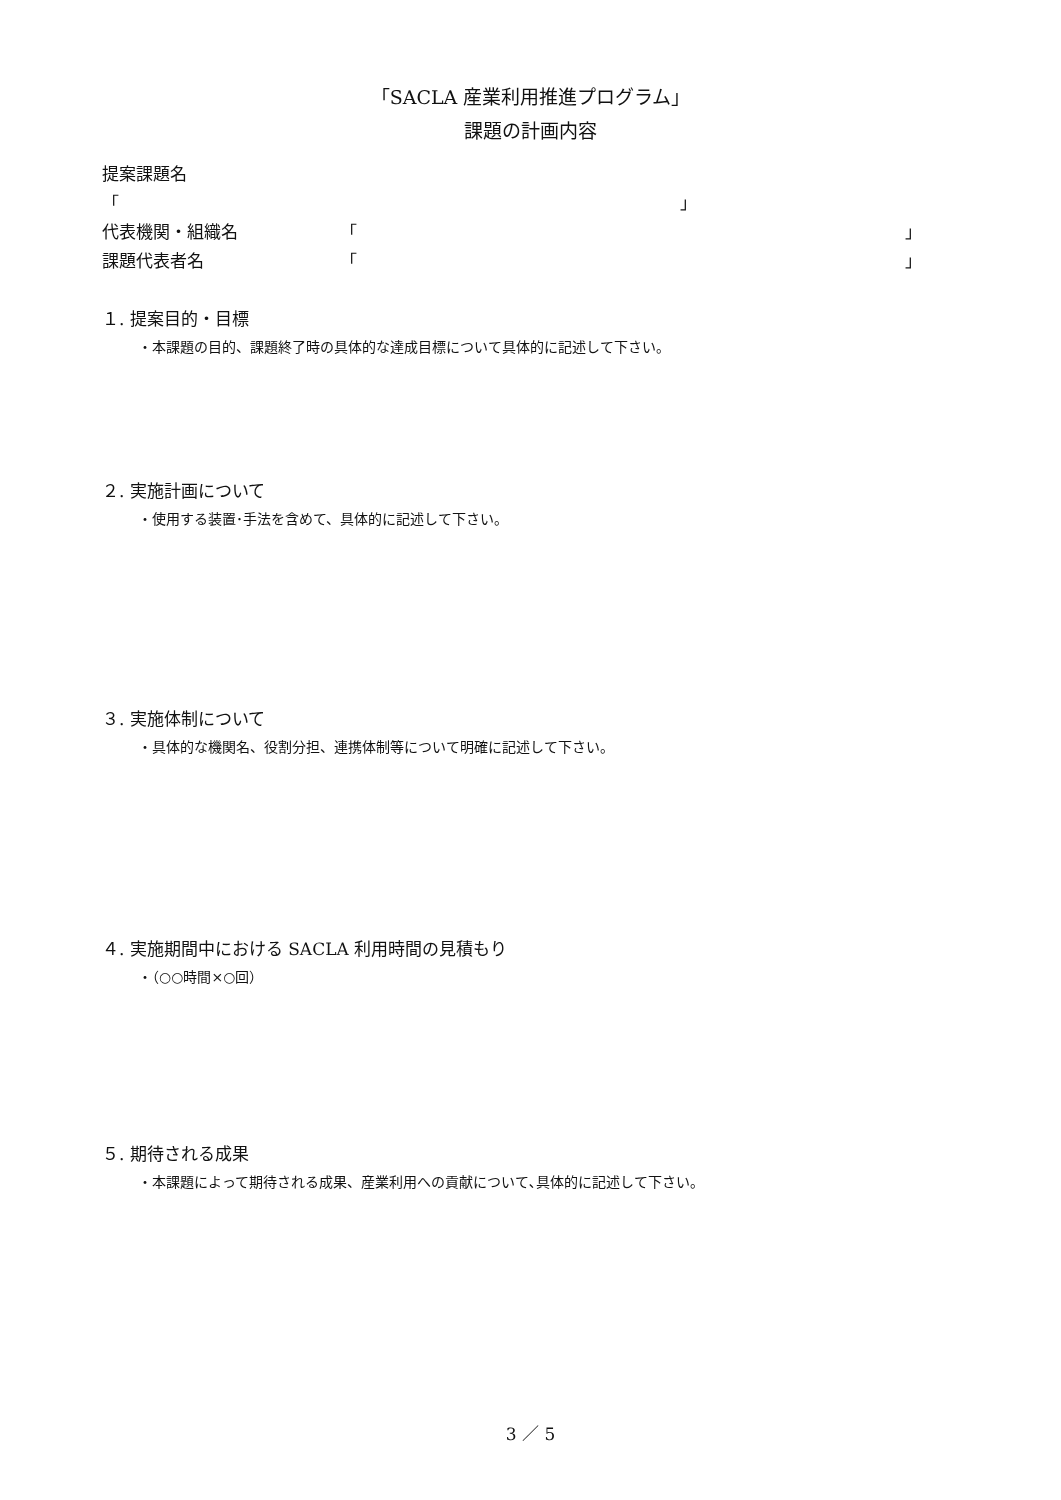「SACLA 産業利用推進プログラム」
課題の計画内容
提案課題名
「 」
代表機関・組織名 「 」
課題代表者名 「 」
１. 提案目的・目標
・本課題の目的、課題終了時の具体的な達成目標について具体的に記述して下さい。
２. 実施計画について
・使用する装置･手法を含めて、具体的に記述して下さい。
３. 実施体制について
・具体的な機関名、役割分担、連携体制等について明確に記述して下さい。
４. 実施期間中における SACLA 利用時間の見積もり
・（○○時間×○回）
５. 期待される成果
・本課題によって期待される成果、産業利用への貢献について､具体的に記述して下さい。
3 ／ 5